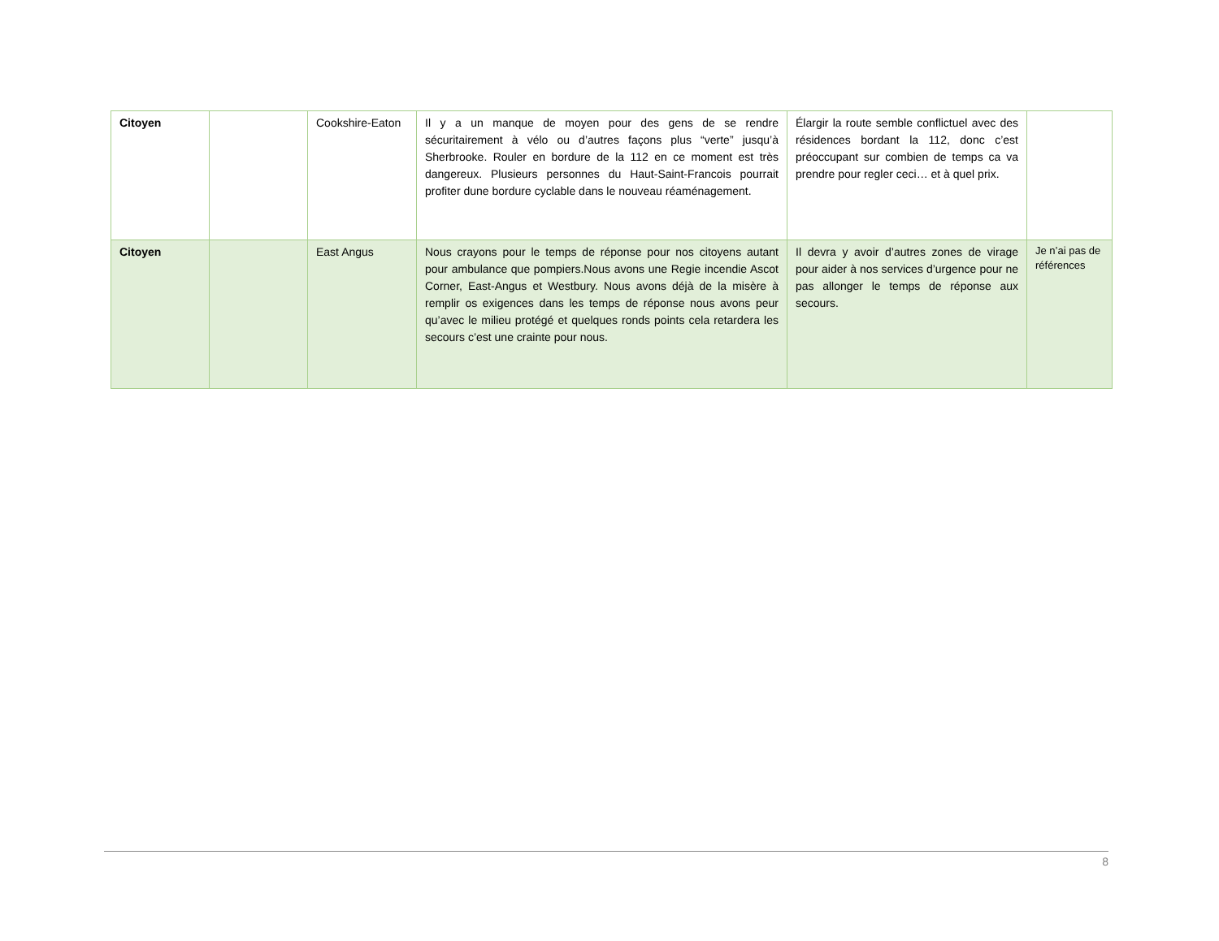| Citoyen | | Cookshire-Eaton | Il y a un manque de moyen pour des gens de se rendre sécuritairement à vélo ou d’autres façons plus “verte” jusqu’à Sherbrooke. Rouler en bordure de la 112 en ce moment est très dangereux. Plusieurs personnes du Haut-Saint-Francois pourrait profiter dune bordure cyclable dans le nouveau réaménagement. | Élargir la route semble conflictuel avec des résidences bordant la 112, donc c’est préoccupant sur combien de temps ca va prendre pour regler ceci… et à quel prix. | |
| Citoyen | | East Angus | Nous crayons pour le temps de réponse pour nos citoyens autant pour ambulance que pompiers.Nous avons une Regie incendie Ascot Corner, East-Angus et Westbury. Nous avons déjà de la misère à remplir os exigences dans les temps de réponse nous avons peur qu’avec le milieu protégé et quelques ronds points cela retardera les secours c’est une crainte pour nous. | Il devra y avoir d’autres zones de virage pour aider à nos services d’urgence pour ne pas allonger le temps de réponse aux secours. | Je n’ai pas de références |
8